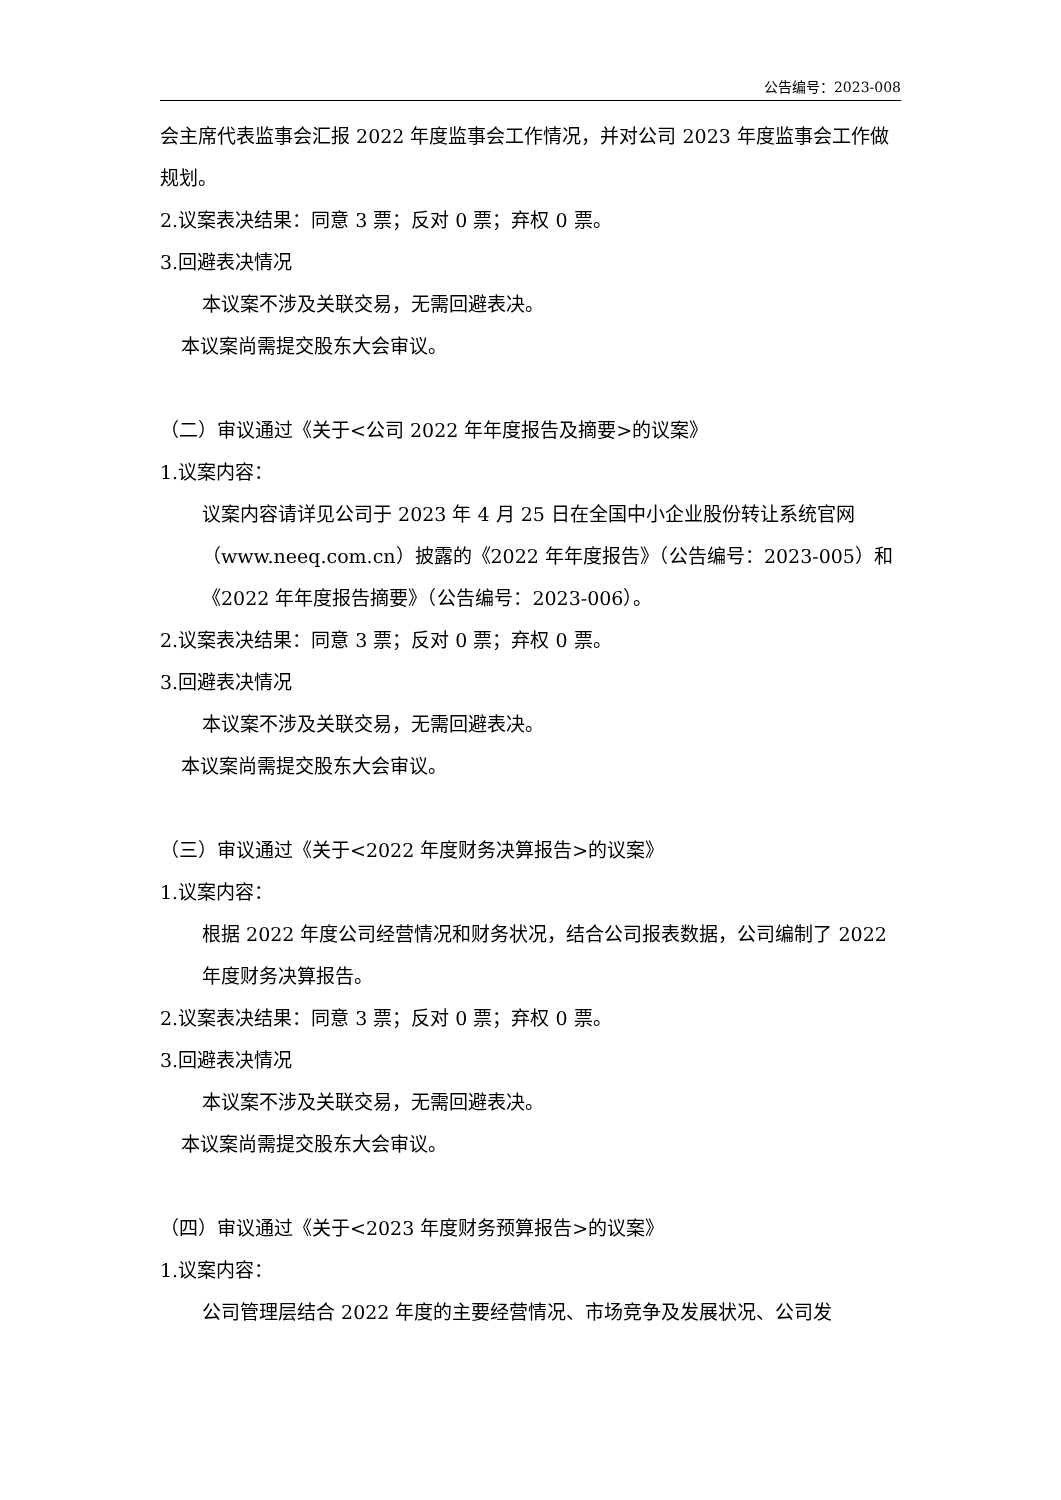公告编号：2023-008
会主席代表监事会汇报 2022 年度监事会工作情况，并对公司 2023 年度监事会工作做规划。
2.议案表决结果：同意 3 票；反对 0 票；弃权 0 票。
3.回避表决情况
本议案不涉及关联交易，无需回避表决。
本议案尚需提交股东大会审议。
（二）审议通过《关于<公司 2022 年年度报告及摘要>的议案》
1.议案内容：
议案内容请详见公司于 2023 年 4 月 25 日在全国中小企业股份转让系统官网（www.neeq.com.cn）披露的《2022 年年度报告》（公告编号：2023-005）和《2022 年年度报告摘要》（公告编号：2023-006）。
2.议案表决结果：同意 3 票；反对 0 票；弃权 0 票。
3.回避表决情况
本议案不涉及关联交易，无需回避表决。
本议案尚需提交股东大会审议。
（三）审议通过《关于<2022 年度财务决算报告>的议案》
1.议案内容：
根据 2022 年度公司经营情况和财务状况，结合公司报表数据，公司编制了 2022 年度财务决算报告。
2.议案表决结果：同意 3 票；反对 0 票；弃权 0 票。
3.回避表决情况
本议案不涉及关联交易，无需回避表决。
本议案尚需提交股东大会审议。
（四）审议通过《关于<2023 年度财务预算报告>的议案》
1.议案内容：
公司管理层结合 2022 年度的主要经营情况、市场竞争及发展状况、公司发